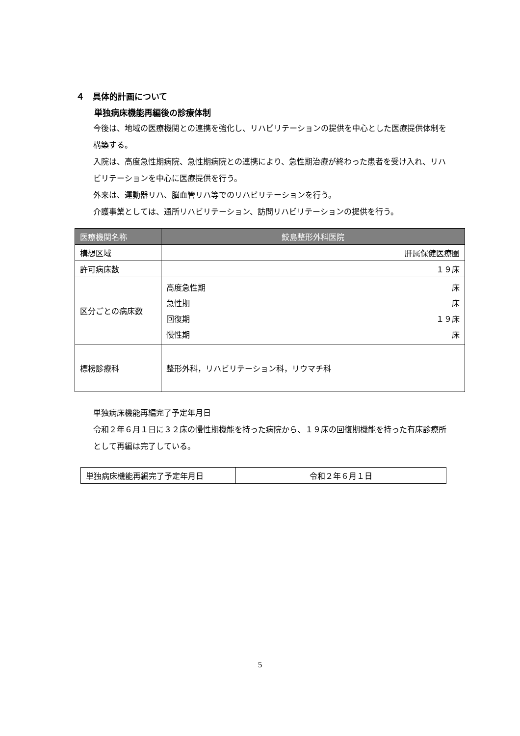４　具体的計画について
単独病床機能再編後の診療体制
今後は、地域の医療機関との連携を強化し、リハビリテーションの提供を中心とした医療提供体制を構築する。
入院は、高度急性期病院、急性期病院との連携により、急性期治療が終わった患者を受け入れ、リハビリテーションを中心に医療提供を行う。
外来は、運動器リハ、脳血管リハ等でのリハビリテーションを行う。
介護事業としては、通所リハビリテーション、訪問リハビリテーションの提供を行う。
| 医療機関名称 | 鮫島整形外科医院 |
| 構想区域 | 肝属保健医療圏 |
| 許可病床数 | １９床 |
| 区分ごとの病床数 | / 高度急性期 / 床 / / 急性期 / 床 / / 回復期 / １９床 / / 慢性期 / 床 / |
| 標榜診療科 | 整形外科，リハビリテーション科，リウマチ科 |
単独病床機能再編完了予定年月日
令和２年６月１日に３２床の慢性期機能を持った病院から、１９床の回復期機能を持った有床診療所として再編は完了している。
| 単独病床機能再編完了予定年月日 | 令和２年６月１日 |
5